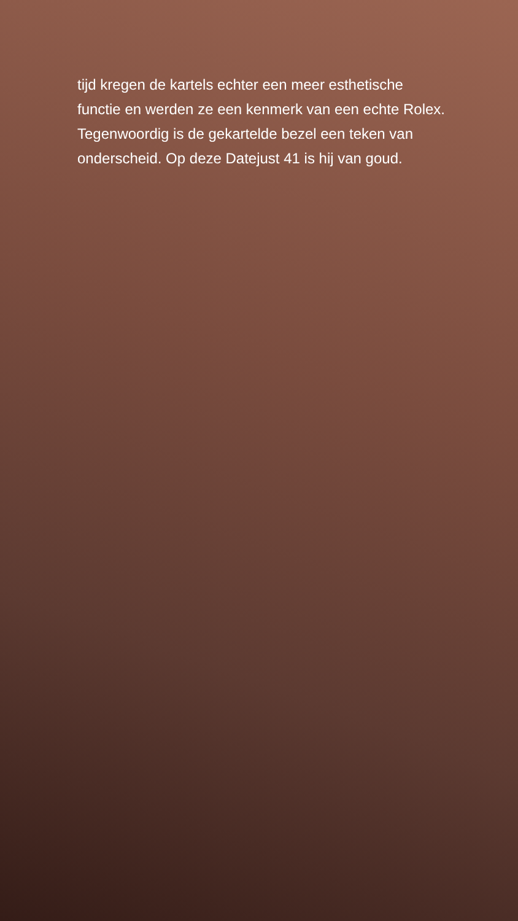tijd kregen de kartels echter een meer esthetische functie en werden ze een kenmerk van een echte Rolex. Tegenwoordig is de gekartelde bezel een teken van onderscheid. Op deze Datejust 41 is hij van goud.